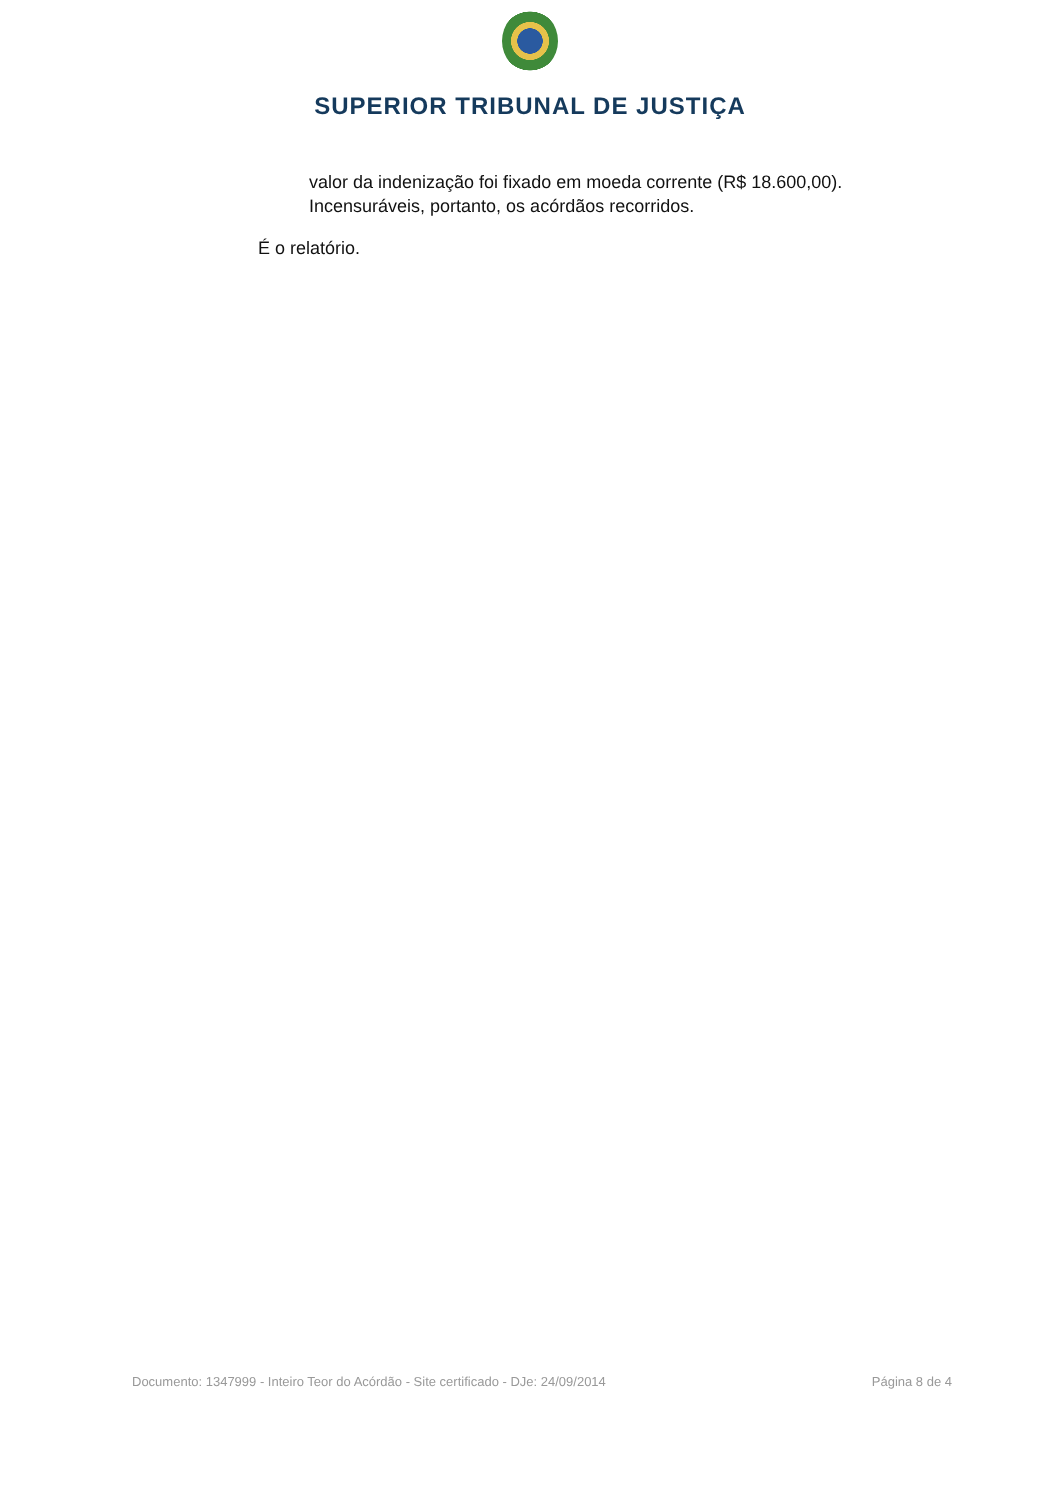SUPERIOR TRIBUNAL DE JUSTIÇA
valor da indenização foi fixado em moeda corrente (R$ 18.600,00).
Incensuráveis, portanto, os acórdãos recorridos.
É o relatório.
Documento: 1347999 - Inteiro Teor do Acórdão - Site certificado - DJe: 24/09/2014 Página 8 de 4